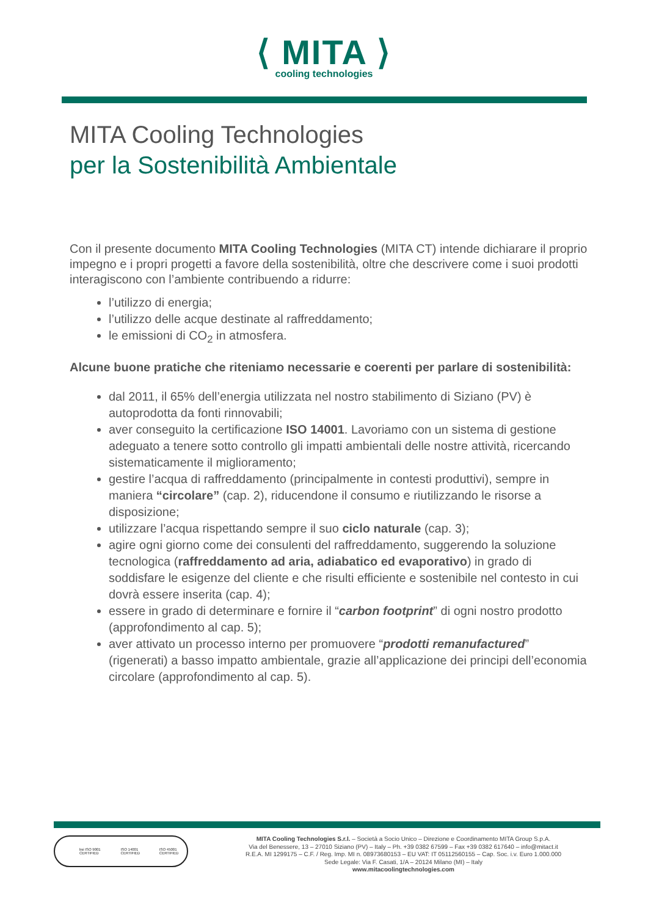⟨ MITA ⟩
cooling technologies
MITA Cooling Technologies
per la Sostenibilità Ambientale
Con il presente documento MITA Cooling Technologies (MITA CT) intende dichiarare il proprio impegno e i propri progetti a favore della sostenibilità, oltre che descrivere come i suoi prodotti interagiscono con l’ambiente contribuendo a ridurre:
l’utilizzo di energia;
l’utilizzo delle acque destinate al raffreddamento;
le emissioni di CO<sub>2</sub> in atmosfera.
Alcune buone pratiche che riteniamo necessarie e coerenti per parlare di sostenibilità:
dal 2011, il 65% dell’energia utilizzata nel nostro stabilimento di Siziano (PV) è autoprodotta da fonti rinnovabili;
aver conseguito la certificazione ISO 14001. Lavoriamo con un sistema di gestione adeguato a tenere sotto controllo gli impatti ambientali delle nostre attività, ricercando sistematicamente il miglioramento;
gestire l’acqua di raffreddamento (principalmente in contesti produttivi), sempre in maniera “circolare” (cap. 2), riducendone il consumo e riutilizzando le risorse a disposizione;
utilizzare l’acqua rispettando sempre il suo ciclo naturale (cap. 3);
agire ogni giorno come dei consulenti del raffreddamento, suggerendo la soluzione tecnologica (raffreddamento ad aria, adiabatico ed evaporativo) in grado di soddisfare le esigenze del cliente e che risulti efficiente e sostenibile nel contesto in cui dovrà essere inserita (cap. 4);
essere in grado di determinare e fornire il “carbon footprint” di ogni nostro prodotto (approfondimento al cap. 5);
aver attivato un processo interno per promuovere “prodotti remanufactured” (rigenerati) a basso impatto ambientale, grazie all’applicazione dei principi dell’economia circolare (approfondimento al cap. 5).
bsi ISO 9001 CERTIFIED ISO 14001 CERTIFIED ISO 45001 CERTIFIED
MITA Cooling Technologies S.r.l. – Società a Socio Unico – Direzione e Coordinamento MITA Group S.p.A.
Via del Benessere, 13 – 27010 Siziano (PV) – Italy – Ph. +39 0382 67599 – Fax +39 0382 617640 – info@mitact.it
R.E.A. MI 1299175 – C.F. / Reg. Imp. MI n. 08973680153 – EU VAT: IT 05112560155 – Cap. Soc. i.v. Euro 1.000.000
Sede Legale: Via F. Casati, 1/A – 20124 Milano (MI) – Italy
www.mitacoolingtechnologies.com